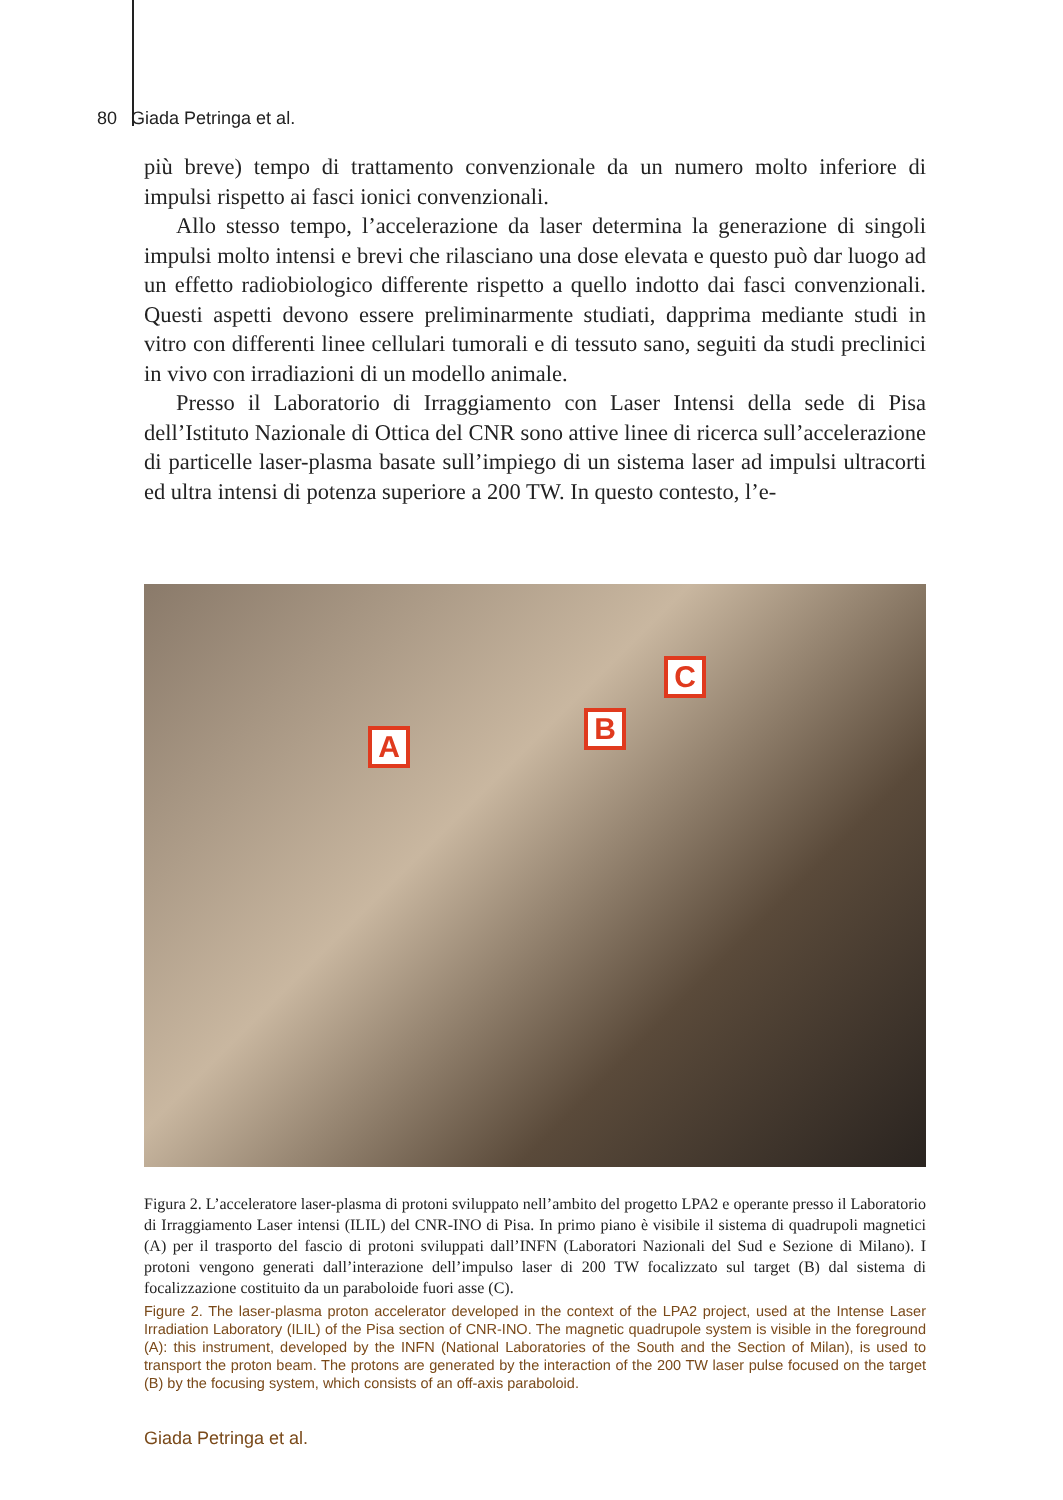80 Giada Petringa et al.
più breve) tempo di trattamento convenzionale da un numero molto inferiore di impulsi rispetto ai fasci ionici convenzionali.
Allo stesso tempo, l’accelerazione da laser determina la generazione di singoli impulsi molto intensi e brevi che rilasciano una dose elevata e questo può dar luogo ad un effetto radiobiologico differente rispetto a quello indotto dai fasci convenzionali. Questi aspetti devono essere preliminarmente studiati, dapprima mediante studi in vitro con differenti linee cellulari tumorali e di tessuto sano, seguiti da studi preclinici in vivo con irradiazioni di un modello animale.
Presso il Laboratorio di Irraggiamento con Laser Intensi della sede di Pisa dell’Istituto Nazionale di Ottica del CNR sono attive linee di ricerca sull’accelerazione di particelle laser-plasma basate sull’impiego di un sistema laser ad impulsi ultracorti ed ultra intensi di potenza superiore a 200 TW. In questo contesto, l’e-
A
B
C
Figura 2. L’acceleratore laser-plasma di protoni sviluppato nell’ambito del progetto LPA2 e operante presso il Laboratorio di Irraggiamento Laser intensi (ILIL) del CNR-INO di Pisa. In primo piano è visibile il sistema di quadrupoli magnetici (A) per il trasporto del fascio di protoni sviluppati dall’INFN (Laboratori Nazionali del Sud e Sezione di Milano). I protoni vengono generati dall’interazione dell’impulso laser di 200 TW focalizzato sul target (B) dal sistema di focalizzazione costituito da un paraboloide fuori asse (C).
Figure 2. The laser-plasma proton accelerator developed in the context of the LPA2 project, used at the Intense Laser Irradiation Laboratory (ILIL) of the Pisa section of CNR-INO. The magnetic quadrupole system is visible in the foreground (A): this instrument, developed by the INFN (National Laboratories of the South and the Section of Milan), is used to transport the proton beam. The protons are generated by the interaction of the 200 TW laser pulse focused on the target (B) by the focusing system, which consists of an off-axis paraboloid.
Giada Petringa et al.